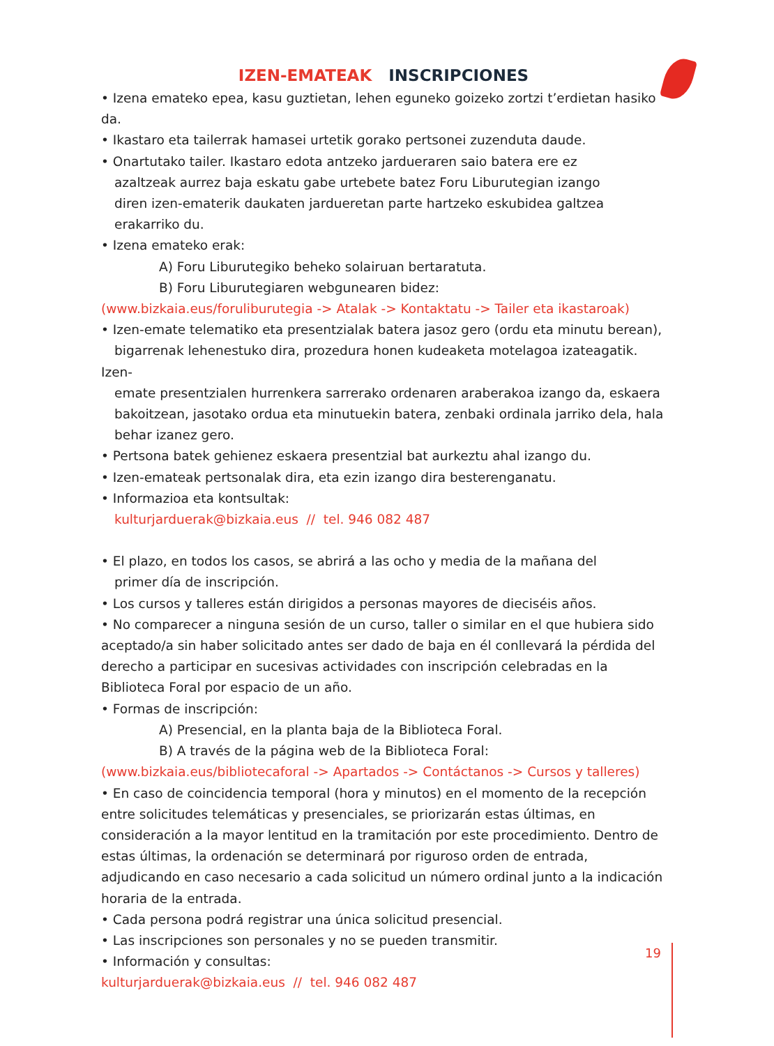IZEN-EMATEAK INSCRIPCIONES
• Izena emateko epea, kasu guztietan, lehen eguneko goizeko zortzi t’erdietan hasiko da.
• Ikastaro eta tailerrak hamasei urtetik gorako pertsonei zuzenduta daude.
• Onartutako tailer. Ikastaro edota antzeko jardueraren saio batera ere ez
azaltzeak aurrez baja eskatu gabe urtebete batez Foru Liburutegian izango
diren izen-ematerik daukaten jardueretan parte hartzeko eskubidea galtzea
erakarriko du.
• Izena emateko erak:
A) Foru Liburutegiko beheko solairuan bertaratuta.
B) Foru Liburutegiaren webgunearen bidez:
(www.bizkaia.eus/foruliburutegia -> Atalak -> Kontaktatu -> Tailer eta ikastaroak)
• Izen-emate telematiko eta presentzialak batera jasoz gero (ordu eta minutu berean),
bigarrenak lehenestuko dira, prozedura honen kudeaketa motelagoa izateagatik. Izen-
emate presentzialen hurrenkera sarrerako ordenaren araberakoa izango da, eskaera
bakoitzean, jasotako ordua eta minutuekin batera, zenbaki ordinala jarriko dela, hala
behar izanez gero.
• Pertsona batek gehienez eskaera presentzial bat aurkeztu ahal izango du.
• Izen-emateak pertsonalak dira, eta ezin izango dira besterenganatu.
• Informazioa eta kontsultak:
kulturjarduerak@bizkaia.eus // tel. 946 082 487
• El plazo, en todos los casos, se abrirá a las ocho y media de la mañana del
primer día de inscripción.
• Los cursos y talleres están dirigidos a personas mayores de dieciséis años.
• No comparecer a ninguna sesión de un curso, taller o similar en el que hubiera sido aceptado/a sin haber solicitado antes ser dado de baja en él conllevará la pérdida del derecho a participar en sucesivas actividades con inscripción celebradas en la Biblioteca Foral por espacio de un año.
• Formas de inscripción:
A) Presencial, en la planta baja de la Biblioteca Foral.
B) A través de la página web de la Biblioteca Foral:
(www.bizkaia.eus/bibliotecaforal -> Apartados -> Contáctanos -> Cursos y talleres)
• En caso de coincidencia temporal (hora y minutos) en el momento de la recepción entre solicitudes telemáticas y presenciales, se priorizarán estas últimas, en consideración a la mayor lentitud en la tramitación por este procedimiento. Dentro de estas últimas, la ordenación se determinará por riguroso orden de entrada, adjudicando en caso necesario a cada solicitud un número ordinal junto a la indicación horaria de la entrada.
• Cada persona podrá registrar una única solicitud presencial.
• Las inscripciones son personales y no se pueden transmitir.
• Información y consultas:
kulturjarduerak@bizkaia.eus // tel. 946 082 487
19